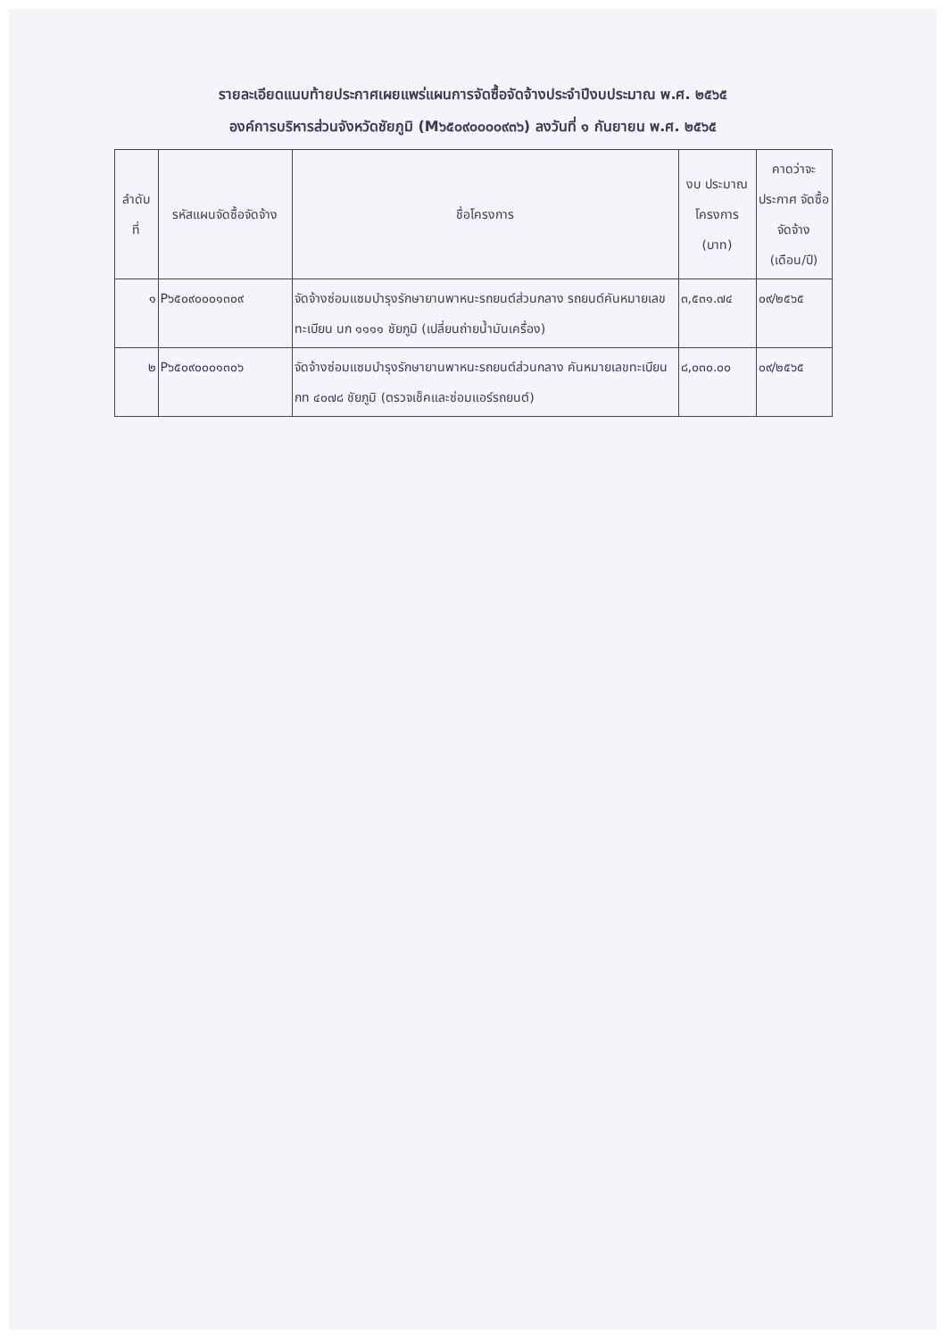รายละเอียดแนบท้ายประกาศเผยแพร่แผนการจัดซื้อจัดจ้างประจำปีงบประมาณ พ.ศ. ๒๕๖๕
องค์การบริหารส่วนจังหวัดชัยภูมิ (M๖๕๐๙๐๐๐๐๙๓๖) ลงวันที่ ๑ กันยายน พ.ศ. ๒๕๖๕
| ลำดับ ที่ | รหัสแผนจัดซื้อจัดจ้าง | ชื่อโครงการ | งบ ประมาณ โครงการ (บาท) | คาดว่าจะ ประกาศ จัดซื้อจัดจ้าง (เดือน/ปี) |
| --- | --- | --- | --- | --- |
| ๑ | P๖๕๐๙๐๐๐๑๓๐๙ | จัดจ้างซ่อมแซมบำรุงรักษายานพาหนะรถยนต์ส่วนกลาง รถยนต์คันหมายเลขทะเบียน นก ๑๑๑๑ ชัยภูมิ (เปลี่ยนถ่ายน้ำมันเครื่อง) | ๓,๕๓๑.๗๔ | ๐๙/๒๕๖๕ |
| ๒ | P๖๕๐๙๐๐๐๑๓๐๖ | จัดจ้างซ่อมแซมบำรุงรักษายานพาหนะรถยนต์ส่วนกลาง คันหมายเลขทะเบียน กท ๔๐๗๘ ชัยภูมิ (ตรวจเช็คและซ่อมแอร์รถยนต์) | ๘,๐๓๐.๐๐ | ๐๙/๒๕๖๕ |